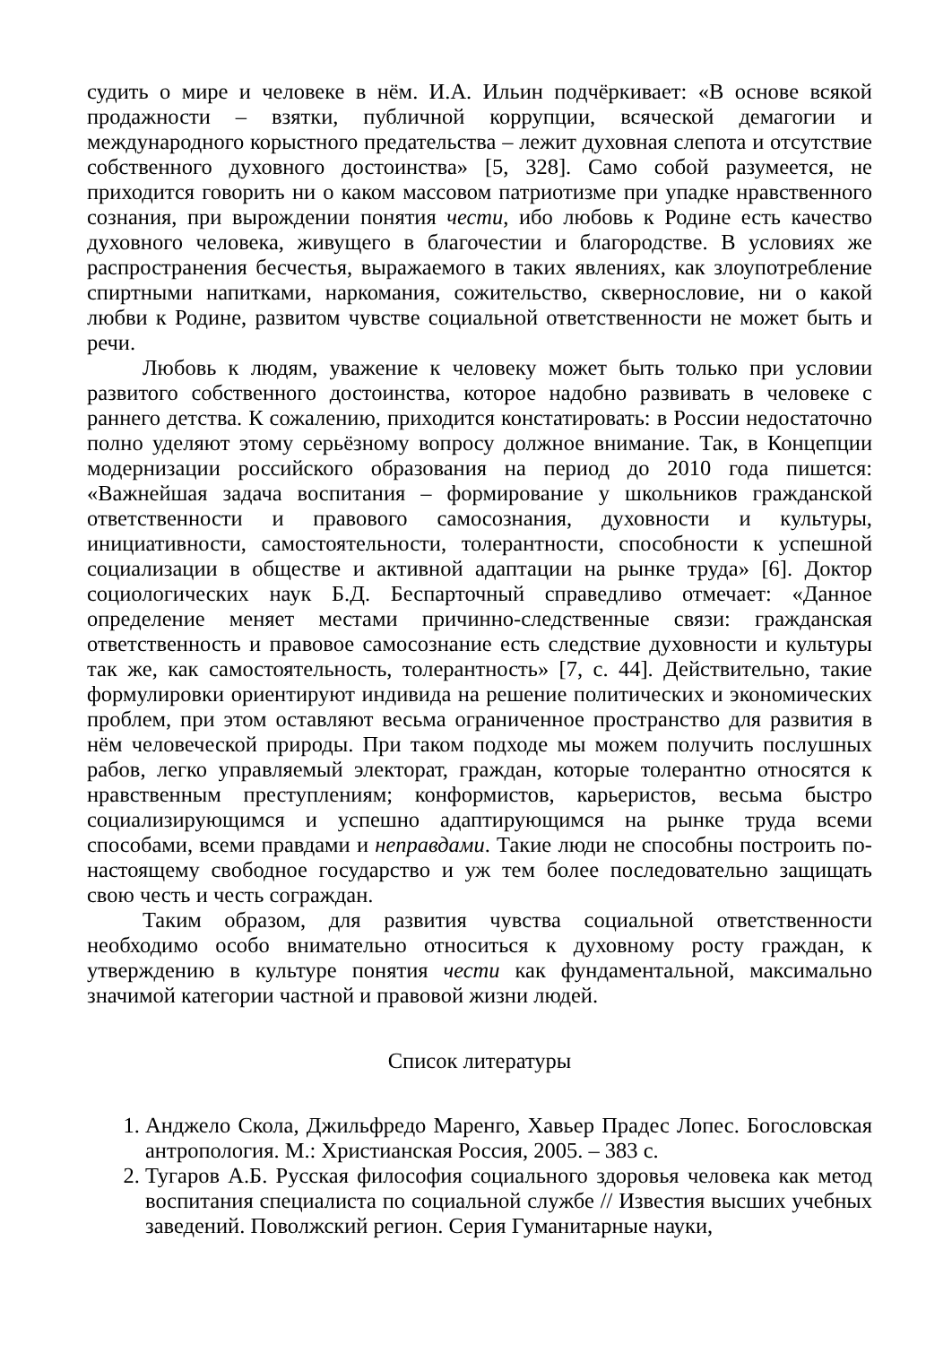судить о мире и человеке в нём. И.А. Ильин подчёркивает: «В основе всякой продажности – взятки, публичной коррупции, всяческой демагогии и международного корыстного предательства – лежит духовная слепота и отсутствие собственного духовного достоинства» [5, 328]. Само собой разумеется, не приходится говорить ни о каком массовом патриотизме при упадке нравственного сознания, при вырождении понятия чести, ибо любовь к Родине есть качество духовного человека, живущего в благочестии и благородстве. В условиях же распространения бесчестья, выражаемого в таких явлениях, как злоупотребление спиртными напитками, наркомания, сожительство, сквернословие, ни о какой любви к Родине, развитом чувстве социальной ответственности не может быть и речи.
Любовь к людям, уважение к человеку может быть только при условии развитого собственного достоинства, которое надобно развивать в человеке с раннего детства. К сожалению, приходится констатировать: в России недостаточно полно уделяют этому серьёзному вопросу должное внимание. Так, в Концепции модернизации российского образования на период до 2010 года пишется: «Важнейшая задача воспитания – формирование у школьников гражданской ответственности и правового самосознания, духовности и культуры, инициативности, самостоятельности, толерантности, способности к успешной социализации в обществе и активной адаптации на рынке труда» [6]. Доктор социологических наук Б.Д. Беспарточный справедливо отмечает: «Данное определение меняет местами причинно-следственные связи: гражданская ответственность и правовое самосознание есть следствие духовности и культуры так же, как самостоятельность, толерантность» [7, с. 44]. Действительно, такие формулировки ориентируют индивида на решение политических и экономических проблем, при этом оставляют весьма ограниченное пространство для развития в нём человеческой природы. При таком подходе мы можем получить послушных рабов, легко управляемый электорат, граждан, которые толерантно относятся к нравственным преступлениям; конформистов, карьеристов, весьма быстро социализирующимся и успешно адаптирующимся на рынке труда всеми способами, всеми правдами и неправдами. Такие люди не способны построить по-настоящему свободное государство и уж тем более последовательно защищать свою честь и честь сограждан.
Таким образом, для развития чувства социальной ответственности необходимо особо внимательно относиться к духовному росту граждан, к утверждению в культуре понятия чести как фундаментальной, максимально значимой категории частной и правовой жизни людей.
Список литературы
1. Анджело Скола, Джильфредо Маренго, Хавьер Прадес Лопес. Богословская антропология. М.: Христианская Россия, 2005. – 383 с.
2. Тугаров А.Б. Русская философия социального здоровья человека как метод воспитания специалиста по социальной службе // Известия высших учебных заведений. Поволжский регион. Серия Гуманитарные науки,